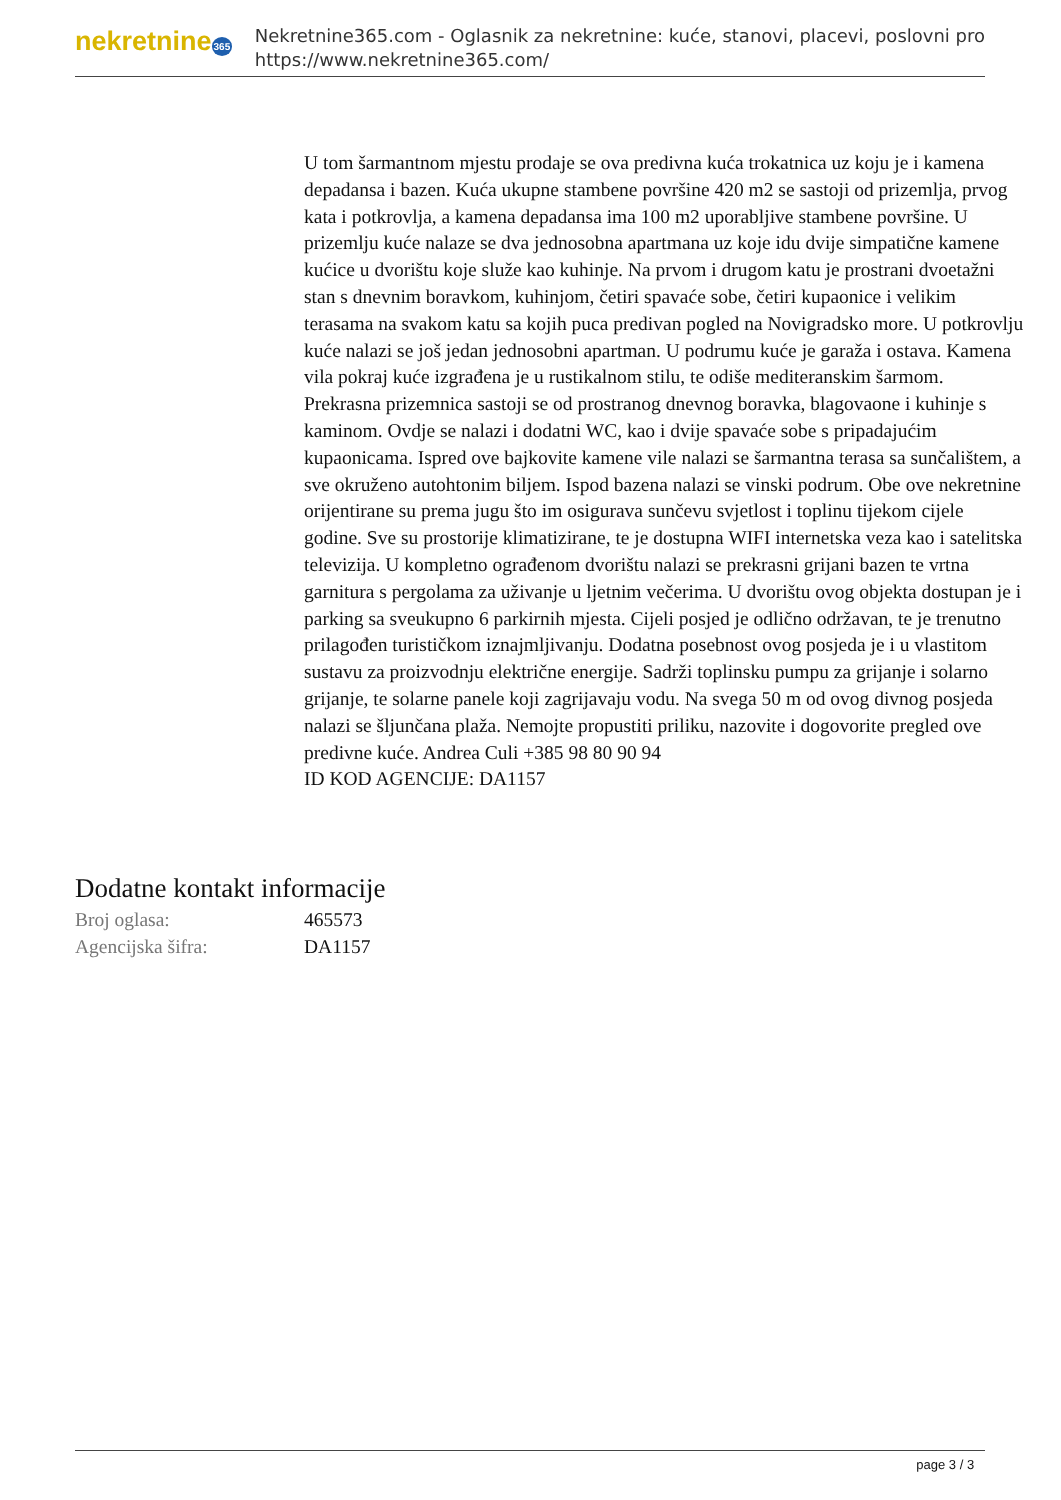nekretnine365
Nekretnine365.com - Oglasnik za nekretnine: kuće, stanovi, placevi, poslovni pro
https://www.nekretnine365.com/
U tom šarmantnom mjestu prodaje se ova predivna kuća trokatnica uz koju je i kamena depadansa i bazen. Kuća ukupne stambene površine 420 m2 se sastoji od prizemlja, prvog kata i potkrovlja, a kamena depadansa ima 100 m2 uporabljive stambene površine. U prizemlju kuće nalaze se dva jednosobna apartmana uz koje idu dvije simpatične kamene kućice u dvorištu koje služe kao kuhinje. Na prvom i drugom katu je prostrani dvoetažni stan s dnevnim boravkom, kuhinjom, četiri spavaće sobe, četiri kupaonice i velikim terasama na svakom katu sa kojih puca predivan pogled na Novigradsko more. U potkrovlju kuće nalazi se još jedan jednosobni apartman. U podrumu kuće je garaža i ostava. Kamena vila pokraj kuće izgrađena je u rustikalnom stilu, te odiše mediteranskim šarmom. Prekrasna prizemnica sastoji se od prostranog dnevnog boravka, blagovaone i kuhinje s kaminom. Ovdje se nalazi i dodatni WC, kao i dvije spavaće sobe s pripadajućim kupaonicama. Ispred ove bajkovite kamene vile nalazi se šarmantna terasa sa sunčalištem, a sve okruženo autohtonim biljem. Ispod bazena nalazi se vinski podrum. Obe ove nekretnine orijentirane su prema jugu što im osigurava sunčevu svjetlost i toplinu tijekom cijele godine. Sve su prostorije klimatizirane, te je dostupna WIFI internetska veza kao i satelitska televizija. U kompletno ograđenom dvorištu nalazi se prekrasni grijani bazen te vrtna garnitura s pergolama za uživanje u ljetnim večerima. U dvorištu ovog objekta dostupan je i parking sa sveukupno 6 parkirnih mjesta. Cijeli posjed je odlično održavan, te je trenutno prilagođen turističkom iznajmljivanju. Dodatna posebnost ovog posjeda je i u vlastitom sustavu za proizvodnju električne energije. Sadrži toplinsku pumpu za grijanje i solarno grijanje, te solarne panele koji zagrijavaju vodu. Na svega 50 m od ovog divnog posjeda nalazi se šljunčana plaža. Nemojte propustiti priliku, nazovite i dogovorite pregled ove predivne kuće. Andrea Culi +385 98 80 90 94
ID KOD AGENCIJE: DA1157
Dodatne kontakt informacije
| Broj oglasa: | 465573 |
| Agencijska šifra: | DA1157 |
page 3 / 3